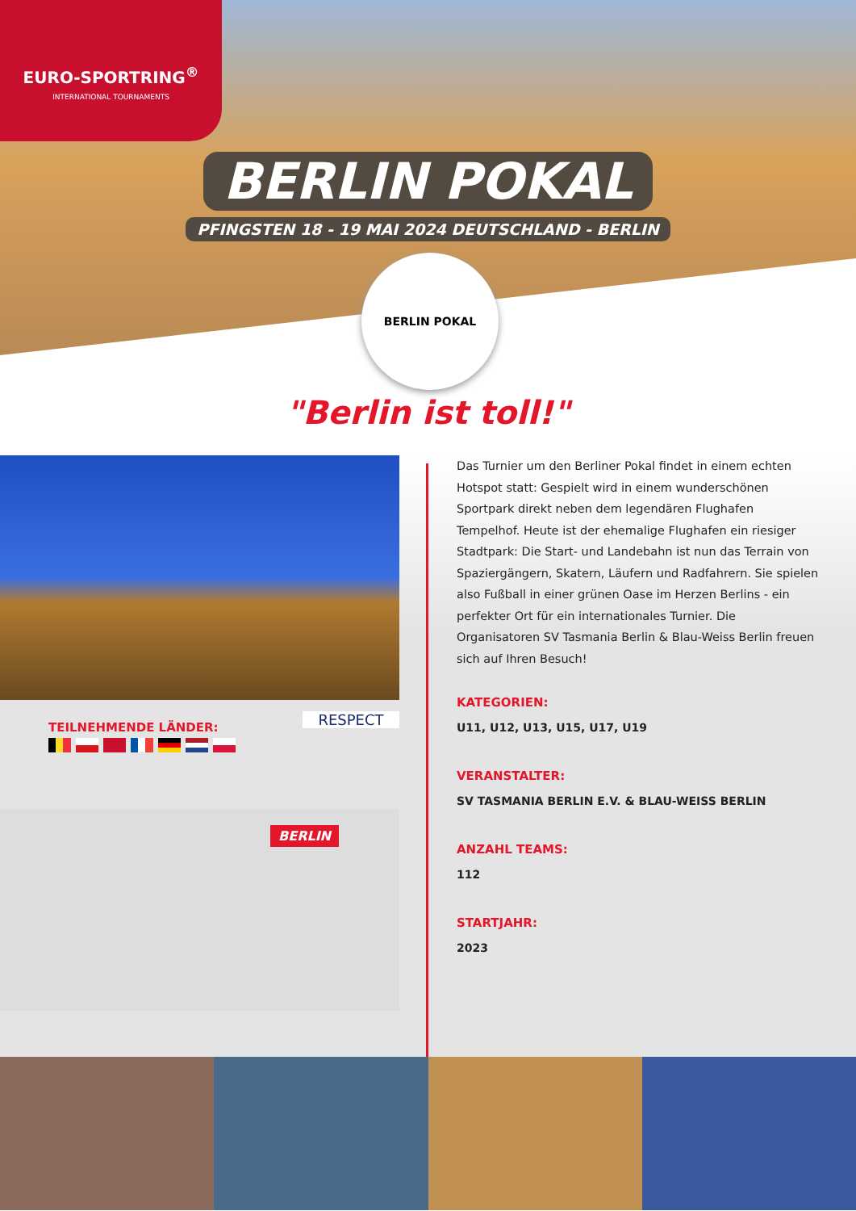EURO-SPORTRING<sup>®</sup>
INTERNATIONAL TOURNAMENTS
BERLIN POKAL
PFINGSTEN 18 - 19 MAI 2024 DEUTSCHLAND - BERLIN
BERLIN POKAL
"Berlin ist toll!"
RESPECT
TEILNEHMENDE LÄNDER:
BERLIN
Das Turnier um den Berliner Pokal findet in einem echten Hotspot statt: Gespielt wird in einem wunderschönen Sportpark direkt neben dem legendären Flughafen Tempelhof. Heute ist der ehemalige Flughafen ein riesiger Stadtpark: Die Start- und Landebahn ist nun das Terrain von Spaziergängern, Skatern, Läufern und Radfahrern. Sie spielen also Fußball in einer grünen Oase im Herzen Berlins - ein perfekter Ort für ein internationales Turnier. Die Organisatoren SV Tasmania Berlin & Blau-Weiss Berlin freuen sich auf Ihren Besuch!
KATEGORIEN:
U11, U12, U13, U15, U17, U19
VERANSTALTER:
SV TASMANIA BERLIN E.V. & BLAU-WEISS BERLIN
ANZAHL TEAMS:
112
STARTJAHR:
2023